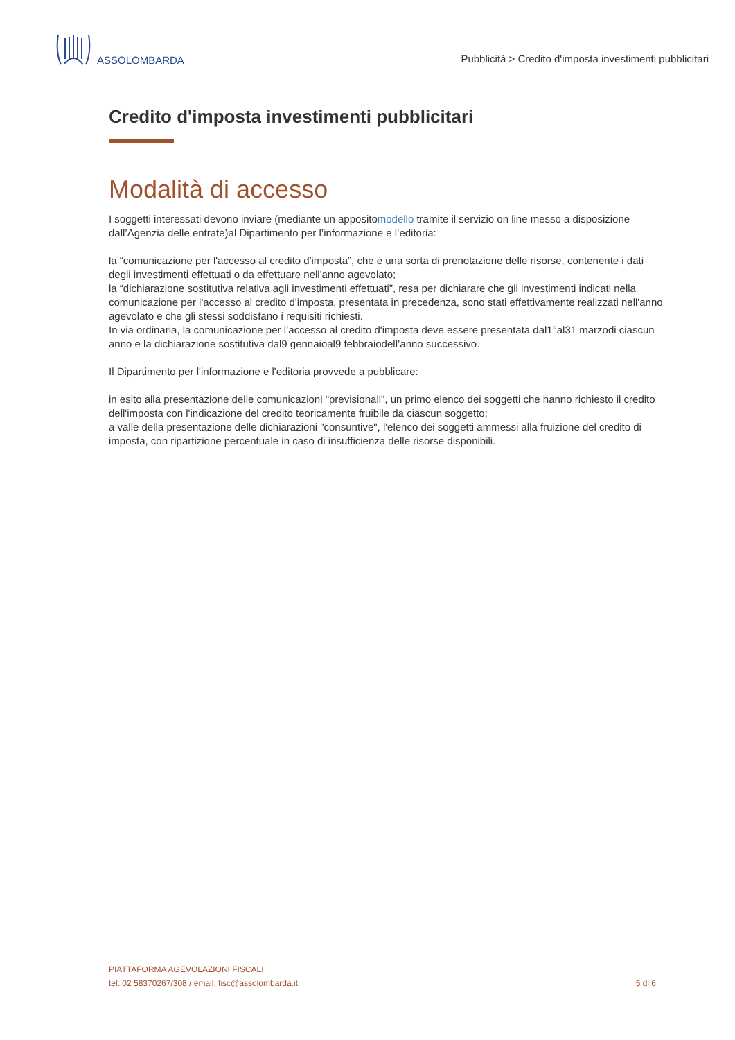ASSOLOMBARDA
Pubblicità > Credito d'imposta investimenti pubblicitari
Credito d'imposta investimenti pubblicitari
Modalità di accesso
I soggetti interessati devono inviare (mediante un appositomodello tramite il servizio on line messo a disposizione dall’Agenzia delle entrate)al Dipartimento per l’informazione e l’editoria:
la “comunicazione per l'accesso al credito d'imposta”, che è una sorta di prenotazione delle risorse, contenente i dati degli investimenti effettuati o da effettuare nell'anno agevolato;
la “dichiarazione sostitutiva relativa agli investimenti effettuati”, resa per dichiarare che gli investimenti indicati nella comunicazione per l'accesso al credito d'imposta, presentata in precedenza, sono stati effettivamente realizzati nell'anno agevolato e che gli stessi soddisfano i requisiti richiesti.
In via ordinaria, la comunicazione per l’accesso al credito d'imposta deve essere presentata dal1°al31 marzodi ciascun anno e la dichiarazione sostitutiva dal9 gennaioal9 febbraiodell’anno successivo.
Il Dipartimento per l'informazione e l'editoria provvede a pubblicare:
in esito alla presentazione delle comunicazioni "previsionali", un primo elenco dei soggetti che hanno richiesto il credito dell'imposta con l'indicazione del credito teoricamente fruibile da ciascun soggetto;
a valle della presentazione delle dichiarazioni "consuntive", l'elenco dei soggetti ammessi alla fruizione del credito di imposta, con ripartizione percentuale in caso di insufficienza delle risorse disponibili.
PIATTAFORMA AGEVOLAZIONI FISCALI
tel: 02 58370267/308 / email: fisc@assolombarda.it
5 di 6